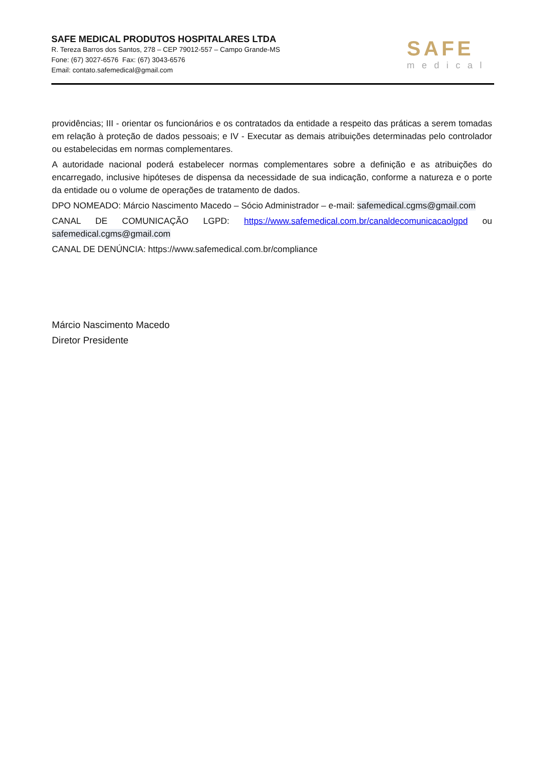SAFE MEDICAL PRODUTOS HOSPITALARES LTDA
R. Tereza Barros dos Santos, 278 – CEP 79012-557 – Campo Grande-MS
Fone: (67) 3027-6576 Fax: (67) 3043-6576
Email: contato.safemedical@gmail.com
SAFE
medical
providências; III - orientar os funcionários e os contratados da entidade a respeito das práticas a serem tomadas em relação à proteção de dados pessoais; e IV - Executar as demais atribuições determinadas pelo controlador ou estabelecidas em normas complementares.
A autoridade nacional poderá estabelecer normas complementares sobre a definição e as atribuições do encarregado, inclusive hipóteses de dispensa da necessidade de sua indicação, conforme a natureza e o porte da entidade ou o volume de operações de tratamento de dados.
DPO NOMEADO: Márcio Nascimento Macedo – Sócio Administrador – e-mail: safemedical.cgms@gmail.com
CANAL DE COMUNICAÇÃO LGPD: https://www.safemedical.com.br/canaldecomunicacaolgpd ou safemedical.cgms@gmail.com
CANAL DE DENÚNCIA: https://www.safemedical.com.br/compliance
Márcio Nascimento Macedo
Diretor Presidente